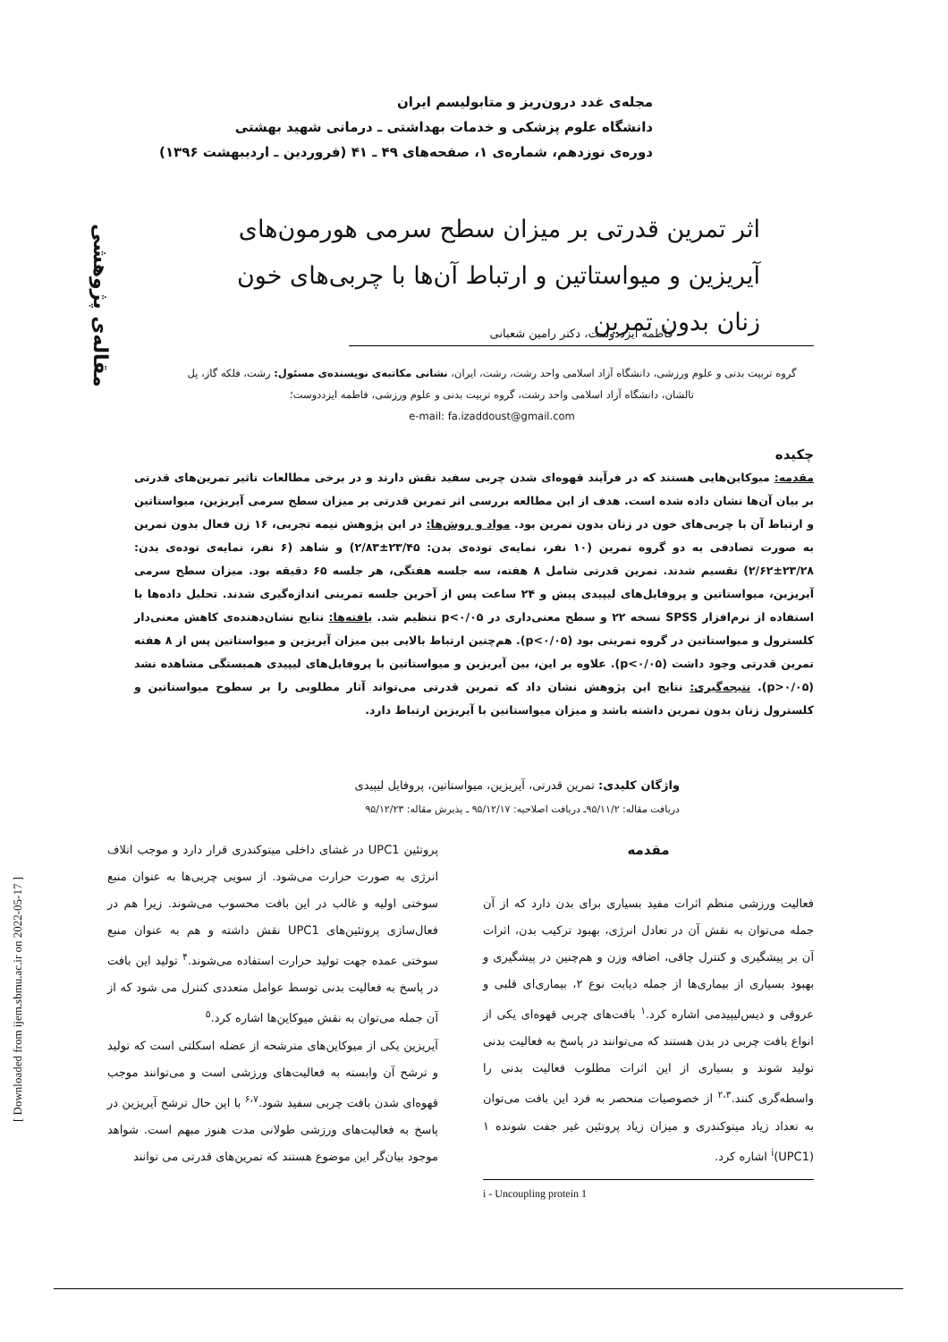مجله‌ی غدد درون‌ریز و متابولیسم ایران
دانشگاه علوم پزشکی و خدمات بهداشتی ـ درمانی شهید بهشتی
دوره‌ی نوزدهم، شماره‌ی ۱، صفحه‌های ۴۹ ـ ۴۱ (فروردین ـ اردیبهشت ۱۳۹۶)
مقاله‌ی پژوهشی
[ Downloaded from ijem.sbmu.ac.ir on 2022-05-17 ]
اثر تمرین قدرتی بر میزان سطح سرمی هورمون‌های آیریزین و میواستاتین و ارتباط آن‌ها با چربی‌های خون زنان بدون تمرین
فاطمه ایزددوست، دکتر رامین شعبانی
گروه تربیت بدنی و علوم ورزشی، دانشگاه آزاد اسلامی واحد رشت، رشت، ایران، نشانی مکاتبه‌ی نویسنده‌ی مسئول: رشت، فلکه گاز، پل تالشان، دانشگاه آزاد اسلامی واحد رشت، گروه تربیت بدنی و علوم ورزشی، فاطمه ایزددوست؛
e-mail: fa.izaddoust@gmail.com
چکیده
مقدمه: میوکاین‌هایی هستند که در فرآیند قهوه‌ای شدن چربی سفید نقش دارند و در برخی مطالعات تاثیر تمرین‌های قدرتی بر بیان آن‌ها نشان داده شده است. هدف از این مطالعه بررسی اثر تمرین قدرتی بر میزان سطح سرمی آیریزین، میواستاتین و ارتباط آن با چربی‌های خون در زنان بدون تمرین بود. مواد و روش‌ها: در این پژوهش نیمه تجربی، ۱۶ زن فعال بدون تمرین به صورت تصادفی به دو گروه تمرین (۱۰ نفر، نمایه‌ی توده‌ی بدن: ۲۳/۴۵±۲/۸۳) و شاهد (۶ نفر، نمایه‌ی توده‌ی بدن: ۲۳/۲۸±۲/۶۲) تقسیم شدند. تمرین قدرتی شامل ۸ هفته، سه جلسه هفتگی، هر جلسه ۶۵ دقیقه بود. میزان سطح سرمی آیریزین، میواستاتین و پروفایل‌های لیپیدی پیش و ۲۴ ساعت پس از آخرین جلسه تمرینی اندازه‌گیری شدند. تحلیل داده‌ها با استفاده از نرم‌افزار SPSS نسخه ۲۲ و سطح معنی‌داری در p<۰/۰۵ تنظیم شد. یافته‌ها: نتایج نشان‌دهنده‌ی کاهش معنی‌دار کلسترول و میواستاتین در گروه تمرینی بود (p<۰/۰۵). هم‌چنین ارتباط بالایی بین میزان آیریزین و میواستاتین پس از ۸ هفته تمرین قدرتی وجود داشت (p<۰/۰۵). علاوه بر این، بین آیریزین و میواستاتین با پروفایل‌های لیپیدی همبستگی مشاهده نشد (p>۰/۰۵). نتیجه‌گیری: نتایج این پژوهش نشان داد که تمرین قدرتی می‌تواند آثار مطلوبی را بر سطوح میواستاتین و کلسترول زنان بدون تمرین داشته باشد و میزان میواستاتین با آیریزین ارتباط دارد.
واژگان کلیدی: تمرین قدرتی، آیریزین، میواستاتین، پروفایل لیپیدی
دریافت مقاله: ۹۵/۱۱/۲ـ دریافت اصلاحیه: ۹۵/۱۲/۱۷ ـ پذیرش مقاله: ۹۵/۱۲/۲۳
مقدمه
فعالیت ورزشی منظم اثرات مفید بسیاری برای بدن دارد که از آن جمله می‌توان به نقش آن در تعادل انرژی، بهبود ترکیب بدن، اثرات آن بر پیشگیری و کنترل چاقی، اضافه وزن و هم‌چنین در پیشگیری و بهبود بسیاری از بیماری‌ها از جمله دیابت نوع ۲، بیماری‌ای قلبی و عروقی و دیس‌لیپیدمی اشاره کرد.<sup>۱</sup> بافت‌های چربی قهوه‌ای یکی از انواع بافت چربی در بدن هستند که می‌توانند در پاسخ به فعالیت بدنی تولید شوند و بسیاری از این اثرات مطلوب فعالیت بدنی را واسطه‌گری کنند.<sup>۲،۳</sup> از خصوصیات منحصر به فرد این بافت می‌توان به تعداد زیاد میتوکندری و میزان زیاد پروتئین غیر جفت شونده ۱ <sup>i</sup>(UPC1) اشاره کرد.
i - Uncoupling protein 1
پروتئین UPC1 در غشای داخلی میتوکندری قرار دارد و موجب اتلاف انرژی به صورت حرارت می‌شود. از سویی چربی‌ها به عنوان منبع سوختی اولیه و غالب در این بافت محسوب می‌شوند. زیرا هم در فعال‌سازی پروتئین‌های UPC1 نقش داشته و هم به عنوان منبع سوختی عمده جهت تولید حرارت استفاده می‌شوند.<sup>۴</sup> تولید این بافت در پاسخ به فعالیت بدنی توسط عوامل متعددی کنترل می شود که از آن جمله می‌توان به نقش میوکاین‌ها اشاره کرد.<sup>۵</sup>
آیریزین یکی از میوکاین‌های مترشحه از عضله اسکلتی است که تولید و ترشح آن وابسته به فعالیت‌های ورزشی است و می‌توانند موجب قهوه‌ای شدن بافت چربی سفید شود.<sup>۶،۷</sup> با این حال ترشح آیریزین در پاسخ به فعالیت‌های ورزشی طولانی مدت هنوز مبهم است. شواهد موجود بیان‌گر این موضوع هستند که تمرین‌های قدرتی می توانند